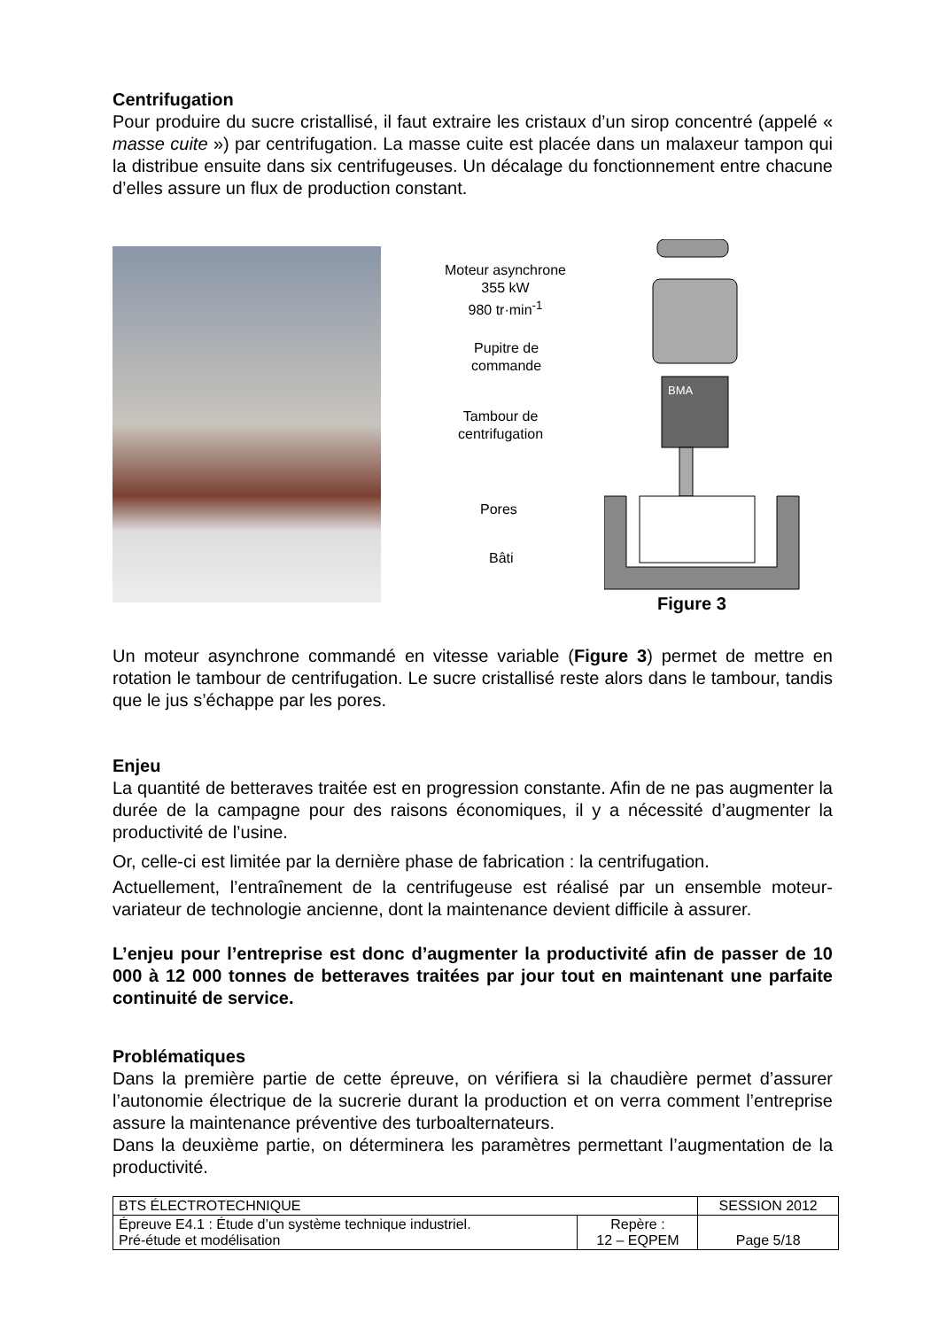Centrifugation
Pour produire du sucre cristallisé, il faut extraire les cristaux d’un sirop concentré (appelé « masse cuite ») par centrifugation. La masse cuite est placée dans un malaxeur tampon qui la distribue ensuite dans six centrifugeuses. Un décalage du fonctionnement entre chacune d’elles assure un flux de production constant.
Moteur asynchrone
355 kW
980 tr·min<sup>-1</sup>
Pupitre de
commande
Tambour de
centrifugation
Pores
Bâti
BMA
Figure 3
Un moteur asynchrone commandé en vitesse variable (Figure 3) permet de mettre en rotation le tambour de centrifugation. Le sucre cristallisé reste alors dans le tambour, tandis que le jus s’échappe par les pores.
Enjeu
La quantité de betteraves traitée est en progression constante. Afin de ne pas augmenter la durée de la campagne pour des raisons économiques, il y a nécessité d’augmenter la productivité de l’usine.
Or, celle-ci est limitée par la dernière phase de fabrication : la centrifugation.
Actuellement, l’entraînement de la centrifugeuse est réalisé par un ensemble moteur-variateur de technologie ancienne, dont la maintenance devient difficile à assurer.
L’enjeu pour l’entreprise est donc d’augmenter la productivité afin de passer de 10 000 à 12 000 tonnes de betteraves traitées par jour tout en maintenant une parfaite continuité de service.
Problématiques
Dans la première partie de cette épreuve, on vérifiera si la chaudière permet d’assurer l’autonomie électrique de la sucrerie durant la production et on verra comment l’entreprise assure la maintenance préventive des turboalternateurs.
Dans la deuxième partie, on déterminera les paramètres permettant l’augmentation de la productivité.
| BTS ÉLECTROTECHNIQUE | | SESSION 2012 |
| Épreuve E4.1 : Étude d’un système technique industriel. Pré-étude et modélisation | Repère : 12 – EQPEM | Page 5/18 |